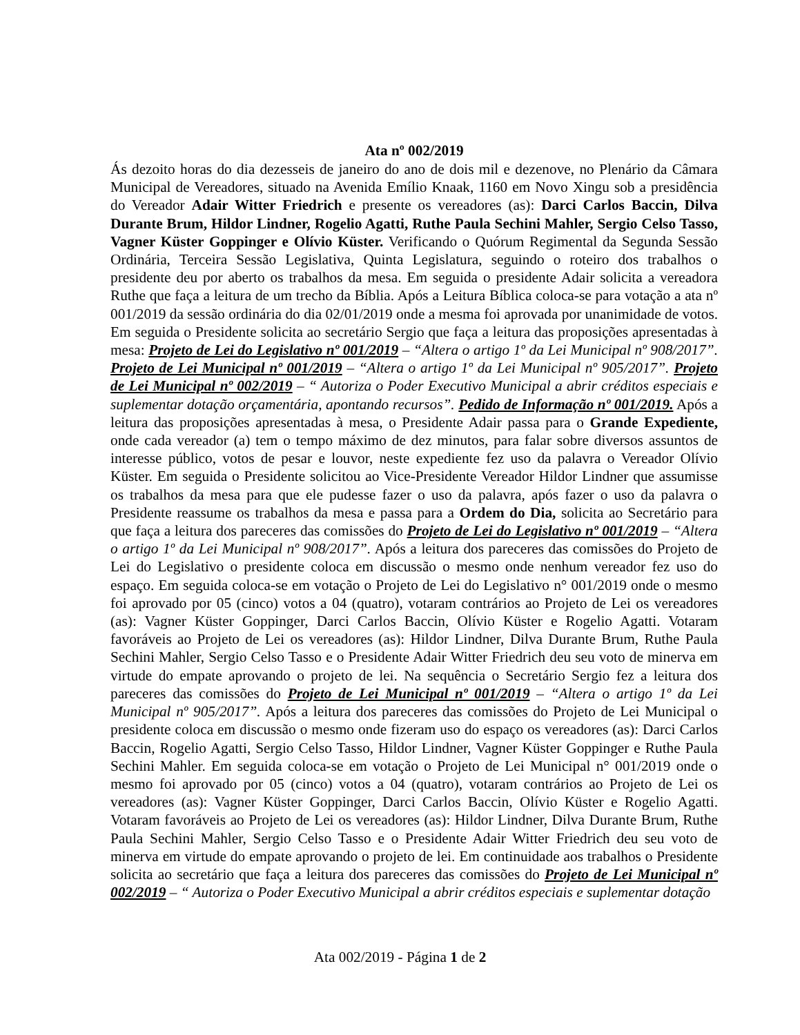Ata nº 002/2019
Ás dezoito horas do dia dezesseis de janeiro do ano de dois mil e dezenove, no Plenário da Câmara Municipal de Vereadores, situado na Avenida Emílio Knaak, 1160 em Novo Xingu sob a presidência do Vereador Adair Witter Friedrich e presente os vereadores (as): Darci Carlos Baccin, Dilva Durante Brum, Hildor Lindner, Rogelio Agatti, Ruthe Paula Sechini Mahler, Sergio Celso Tasso, Vagner Küster Goppinger e Olívio Küster. Verificando o Quórum Regimental da Segunda Sessão Ordinária, Terceira Sessão Legislativa, Quinta Legislatura, seguindo o roteiro dos trabalhos o presidente deu por aberto os trabalhos da mesa. Em seguida o presidente Adair solicita a vereadora Ruthe que faça a leitura de um trecho da Bíblia. Após a Leitura Bíblica coloca-se para votação a ata nº 001/2019 da sessão ordinária do dia 02/01/2019 onde a mesma foi aprovada por unanimidade de votos. Em seguida o Presidente solicita ao secretário Sergio que faça a leitura das proposições apresentadas à mesa: Projeto de Lei do Legislativo nº 001/2019 – “Altera o artigo 1º da Lei Municipal nº 908/2017”. Projeto de Lei Municipal nº 001/2019 – “Altera o artigo 1º da Lei Municipal nº 905/2017”. Projeto de Lei Municipal nº 002/2019 – “ Autoriza o Poder Executivo Municipal a abrir créditos especiais e suplementar dotação orçamentária, apontando recursos”. Pedido de Informação nº 001/2019. Após a leitura das proposições apresentadas à mesa, o Presidente Adair passa para o Grande Expediente, onde cada vereador (a) tem o tempo máximo de dez minutos, para falar sobre diversos assuntos de interesse público, votos de pesar e louvor, neste expediente fez uso da palavra o Vereador Olívio Küster. Em seguida o Presidente solicitou ao Vice-Presidente Vereador Hildor Lindner que assumisse os trabalhos da mesa para que ele pudesse fazer o uso da palavra, após fazer o uso da palavra o Presidente reassume os trabalhos da mesa e passa para a Ordem do Dia, solicita ao Secretário para que faça a leitura dos pareceres das comissões do Projeto de Lei do Legislativo nº 001/2019 – “Altera o artigo 1º da Lei Municipal nº 908/2017”. Após a leitura dos pareceres das comissões do Projeto de Lei do Legislativo o presidente coloca em discussão o mesmo onde nenhum vereador fez uso do espaço. Em seguida coloca-se em votação o Projeto de Lei do Legislativo n° 001/2019 onde o mesmo foi aprovado por 05 (cinco) votos a 04 (quatro), votaram contrários ao Projeto de Lei os vereadores (as): Vagner Küster Goppinger, Darci Carlos Baccin, Olívio Küster e Rogelio Agatti. Votaram favoráveis ao Projeto de Lei os vereadores (as): Hildor Lindner, Dilva Durante Brum, Ruthe Paula Sechini Mahler, Sergio Celso Tasso e o Presidente Adair Witter Friedrich deu seu voto de minerva em virtude do empate aprovando o projeto de lei. Na sequência o Secretário Sergio fez a leitura dos pareceres das comissões do Projeto de Lei Municipal nº 001/2019 – “Altera o artigo 1º da Lei Municipal nº 905/2017”. Após a leitura dos pareceres das comissões do Projeto de Lei Municipal o presidente coloca em discussão o mesmo onde fizeram uso do espaço os vereadores (as): Darci Carlos Baccin, Rogelio Agatti, Sergio Celso Tasso, Hildor Lindner, Vagner Küster Goppinger e Ruthe Paula Sechini Mahler. Em seguida coloca-se em votação o Projeto de Lei Municipal n° 001/2019 onde o mesmo foi aprovado por 05 (cinco) votos a 04 (quatro), votaram contrários ao Projeto de Lei os vereadores (as): Vagner Küster Goppinger, Darci Carlos Baccin, Olívio Küster e Rogelio Agatti. Votaram favoráveis ao Projeto de Lei os vereadores (as): Hildor Lindner, Dilva Durante Brum, Ruthe Paula Sechini Mahler, Sergio Celso Tasso e o Presidente Adair Witter Friedrich deu seu voto de minerva em virtude do empate aprovando o projeto de lei. Em continuidade aos trabalhos o Presidente solicita ao secretário que faça a leitura dos pareceres das comissões do Projeto de Lei Municipal nº 002/2019 – “ Autoriza o Poder Executivo Municipal a abrir créditos especiais e suplementar dotação
Ata 002/2019 - Página 1 de 2